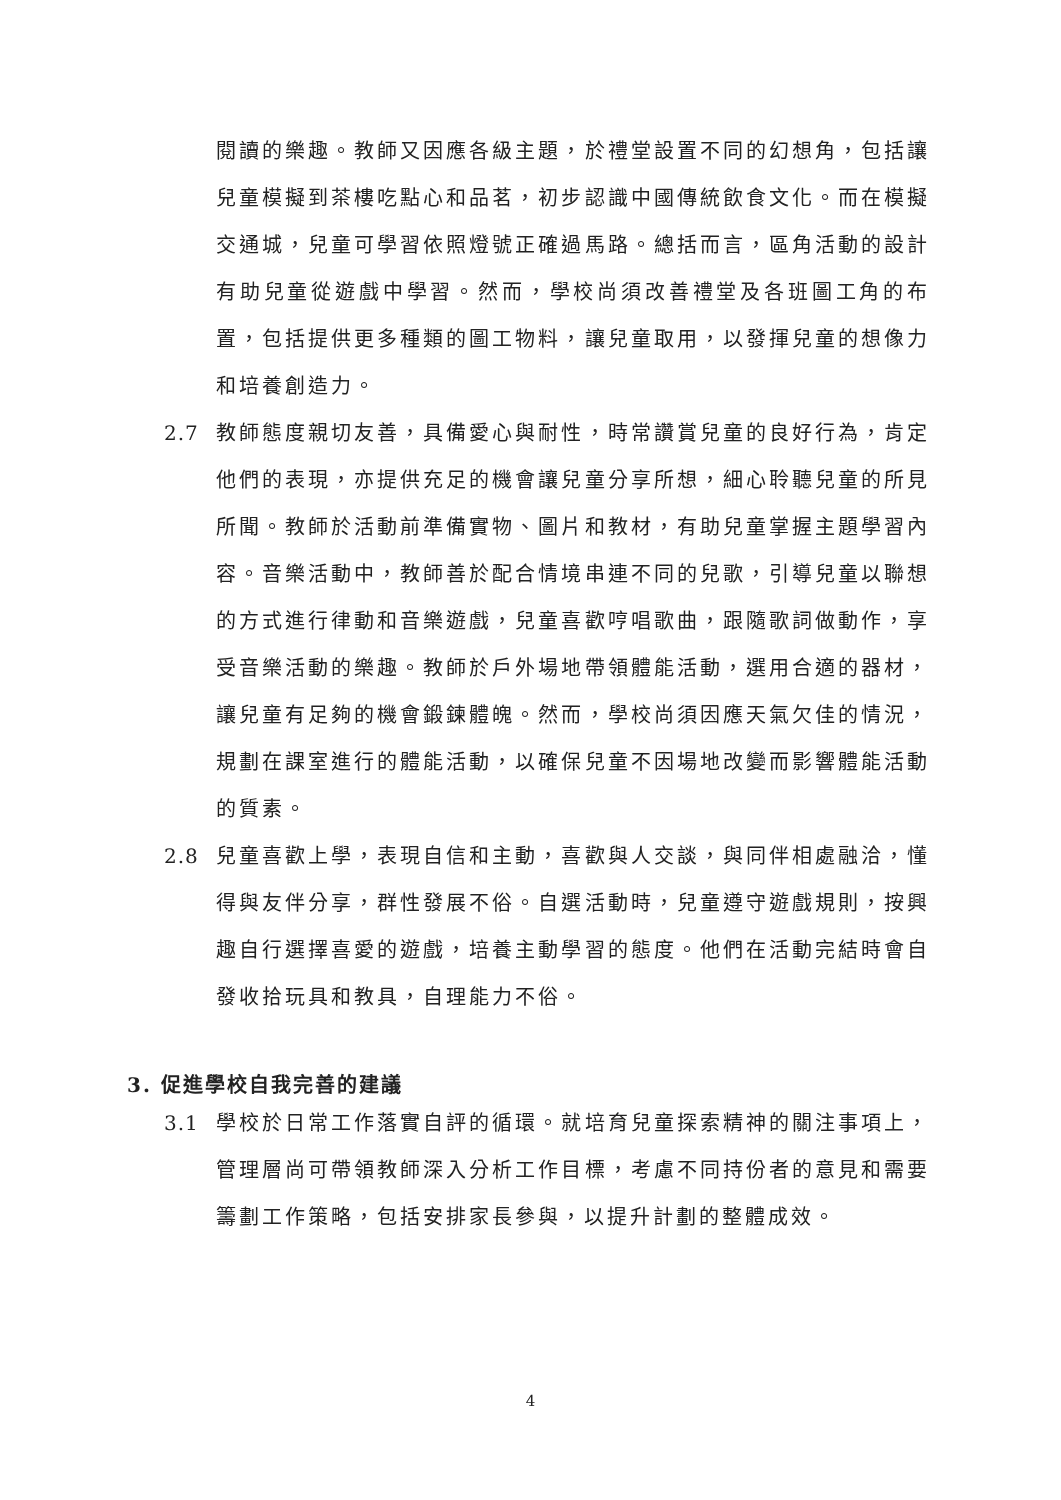閱讀的樂趣。教師又因應各級主題，於禮堂設置不同的幻想角，包括讓兒童模擬到茶樓吃點心和品茗，初步認識中國傳統飲食文化。而在模擬交通城，兒童可學習依照燈號正確過馬路。總括而言，區角活動的設計有助兒童從遊戲中學習。然而，學校尚須改善禮堂及各班圖工角的布置，包括提供更多種類的圖工物料，讓兒童取用，以發揮兒童的想像力和培養創造力。
2.7 教師態度親切友善，具備愛心與耐性，時常讚賞兒童的良好行為，肯定他們的表現，亦提供充足的機會讓兒童分享所想，細心聆聽兒童的所見所聞。教師於活動前準備實物、圖片和教材，有助兒童掌握主題學習內容。音樂活動中，教師善於配合情境串連不同的兒歌，引導兒童以聯想的方式進行律動和音樂遊戲，兒童喜歡哼唱歌曲，跟隨歌詞做動作，享受音樂活動的樂趣。教師於戶外場地帶領體能活動，選用合適的器材，讓兒童有足夠的機會鍛鍊體魄。然而，學校尚須因應天氣欠佳的情況，規劃在課室進行的體能活動，以確保兒童不因場地改變而影響體能活動的質素。
2.8 兒童喜歡上學，表現自信和主動，喜歡與人交談，與同伴相處融洽，懂得與友伴分享，群性發展不俗。自選活動時，兒童遵守遊戲規則，按興趣自行選擇喜愛的遊戲，培養主動學習的態度。他們在活動完結時會自發收拾玩具和教具，自理能力不俗。
3. 促進學校自我完善的建議
3.1 學校於日常工作落實自評的循環。就培育兒童探索精神的關注事項上，管理層尚可帶領教師深入分析工作目標，考慮不同持份者的意見和需要籌劃工作策略，包括安排家長參與，以提升計劃的整體成效。
4